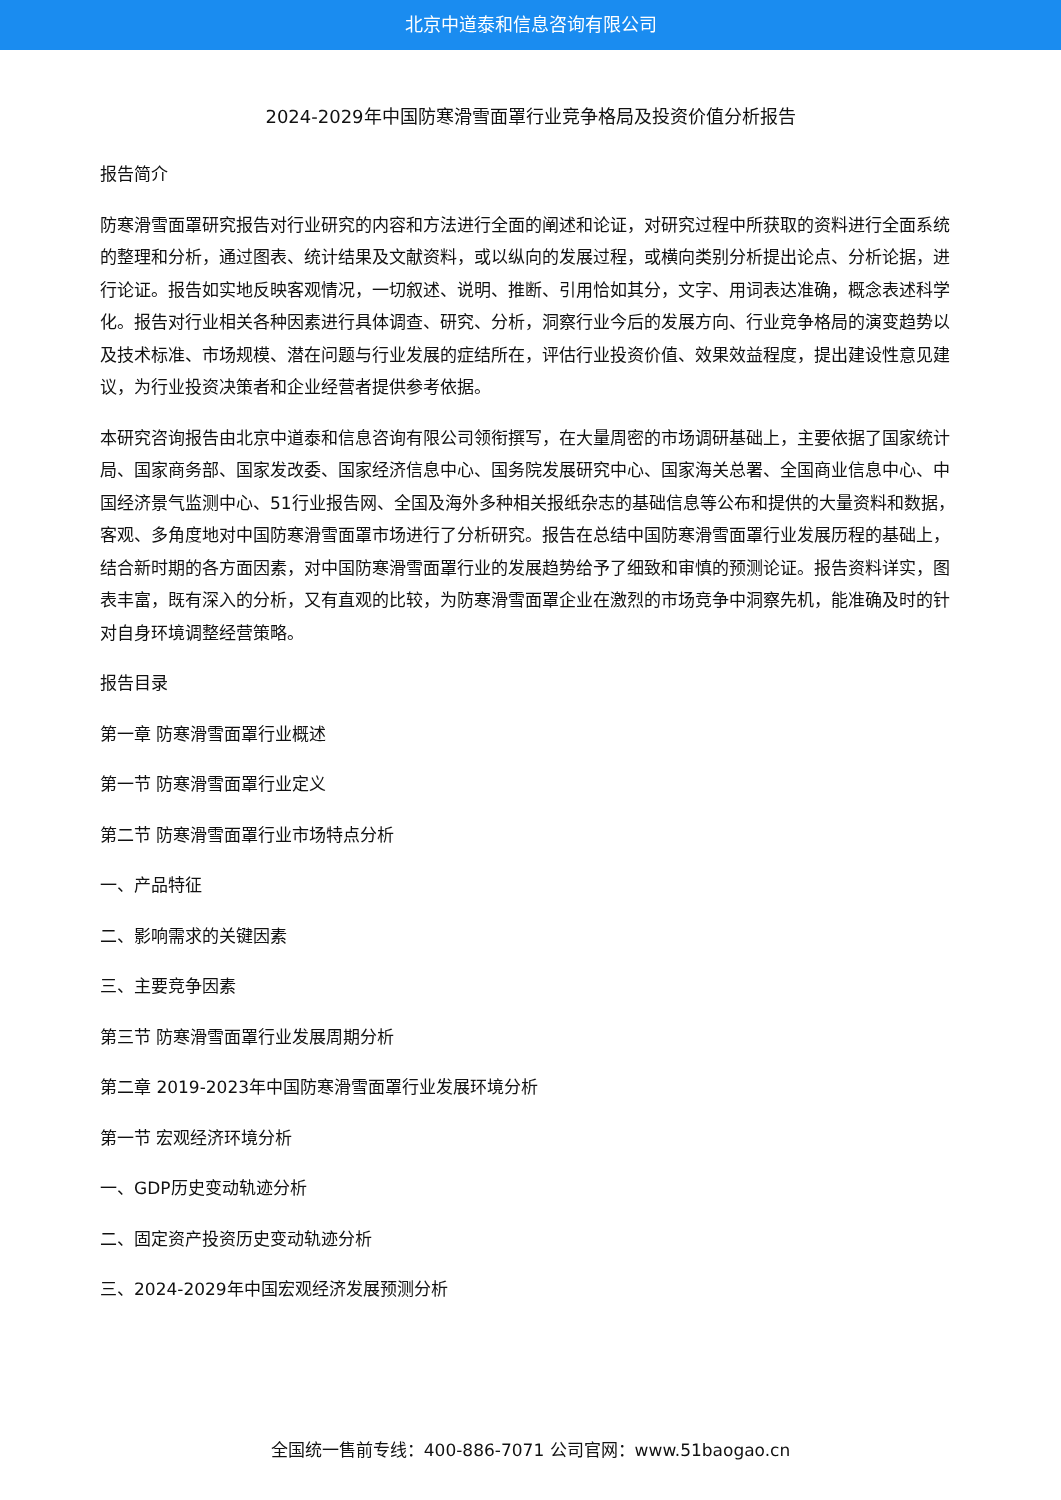北京中道泰和信息咨询有限公司
2024-2029年中国防寒滑雪面罩行业竞争格局及投资价值分析报告
报告简介
防寒滑雪面罩研究报告对行业研究的内容和方法进行全面的阐述和论证，对研究过程中所获取的资料进行全面系统的整理和分析，通过图表、统计结果及文献资料，或以纵向的发展过程，或横向类别分析提出论点、分析论据，进行论证。报告如实地反映客观情况，一切叙述、说明、推断、引用恰如其分，文字、用词表达准确，概念表述科学化。报告对行业相关各种因素进行具体调查、研究、分析，洞察行业今后的发展方向、行业竞争格局的演变趋势以及技术标准、市场规模、潜在问题与行业发展的症结所在，评估行业投资价值、效果效益程度，提出建设性意见建议，为行业投资决策者和企业经营者提供参考依据。
本研究咨询报告由北京中道泰和信息咨询有限公司领衔撰写，在大量周密的市场调研基础上，主要依据了国家统计局、国家商务部、国家发改委、国家经济信息中心、国务院发展研究中心、国家海关总署、全国商业信息中心、中国经济景气监测中心、51行业报告网、全国及海外多种相关报纸杂志的基础信息等公布和提供的大量资料和数据，客观、多角度地对中国防寒滑雪面罩市场进行了分析研究。报告在总结中国防寒滑雪面罩行业发展历程的基础上，结合新时期的各方面因素，对中国防寒滑雪面罩行业的发展趋势给予了细致和审慎的预测论证。报告资料详实，图表丰富，既有深入的分析，又有直观的比较，为防寒滑雪面罩企业在激烈的市场竞争中洞察先机，能准确及时的针对自身环境调整经营策略。
报告目录
第一章 防寒滑雪面罩行业概述
第一节 防寒滑雪面罩行业定义
第二节 防寒滑雪面罩行业市场特点分析
一、产品特征
二、影响需求的关键因素
三、主要竞争因素
第三节 防寒滑雪面罩行业发展周期分析
第二章 2019-2023年中国防寒滑雪面罩行业发展环境分析
第一节 宏观经济环境分析
一、GDP历史变动轨迹分析
二、固定资产投资历史变动轨迹分析
三、2024-2029年中国宏观经济发展预测分析
全国统一售前专线：400-886-7071 公司官网：www.51baogao.cn